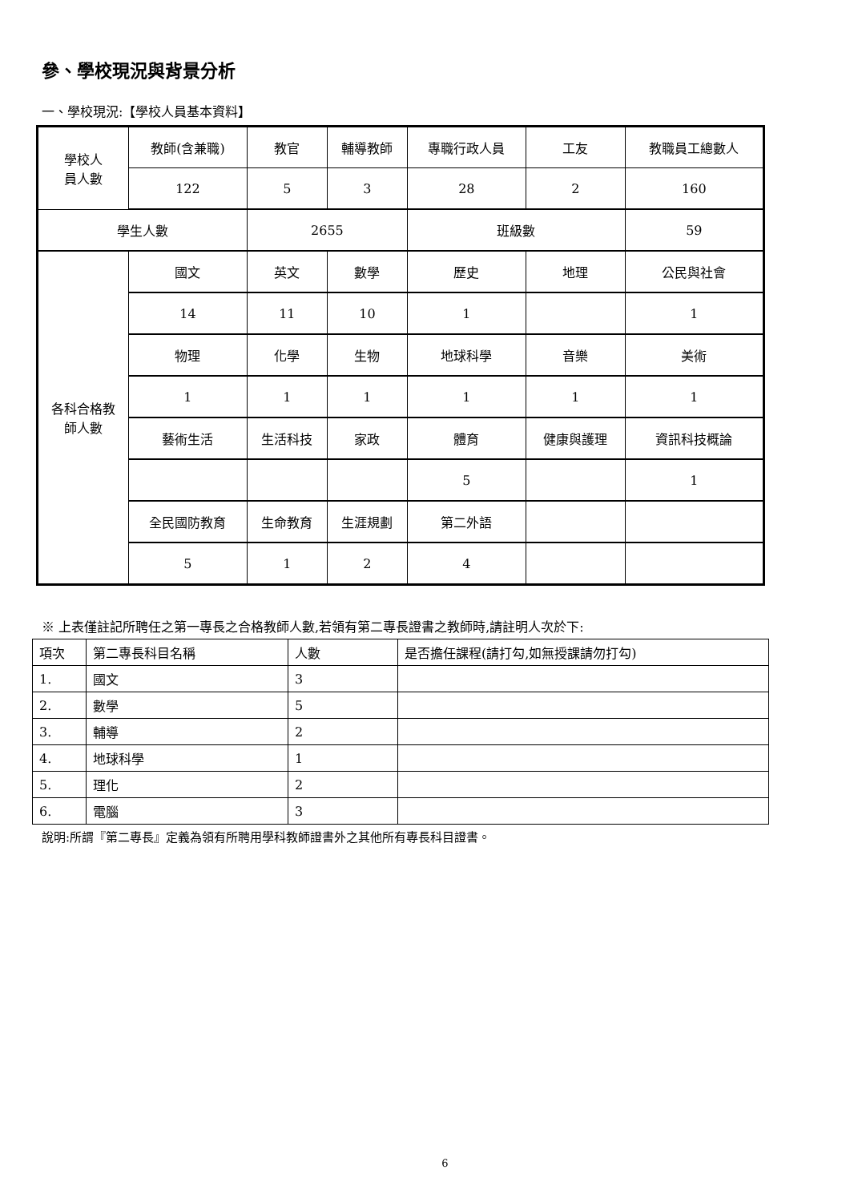參、學校現況與背景分析
一、學校現況:【學校人員基本資料】
| 學校人 員人數 | 教師(含兼職) | 教官 | 輔導教師 | 專職行政人員 | 工友 | 教職員工總數人 |
| | 122 | 5 | 3 | 28 | 2 | 160 |
| 學生人數 | | 2655 | | 班級數 | | 59 |
| 各科合格教 師人數 | 國文 | 英文 | 數學 | 歷史 | 地理 | 公民與社會 |
| | 14 | 11 | 10 | 1 | | 1 |
| | 物理 | 化學 | 生物 | 地球科學 | 音樂 | 美術 |
| | 1 | 1 | 1 | 1 | 1 | 1 |
| | 藝術生活 | 生活科技 | 家政 | 體育 | 健康與護理 | 資訊科技概論 |
| | | | | 5 | | 1 |
| | 全民國防教育 | 生命教育 | 生涯規劃 | 第二外語 | | |
| | 5 | 1 | 2 | 4 | | |
※ 上表僅註記所聘任之第一專長之合格教師人數,若領有第二專長證書之教師時,請註明人次於下:
| 項次 | 第二專長科目名稱 | 人數 | 是否擔任課程(請打勾,如無授課請勿打勾) |
| --- | --- | --- | --- |
| 1. | 國文 | 3 | |
| 2. | 數學 | 5 | |
| 3. | 輔導 | 2 | |
| 4. | 地球科學 | 1 | |
| 5. | 理化 | 2 | |
| 6. | 電腦 | 3 | |
說明:所謂『第二專長』定義為領有所聘用學科教師證書外之其他所有專長科目證書。
6